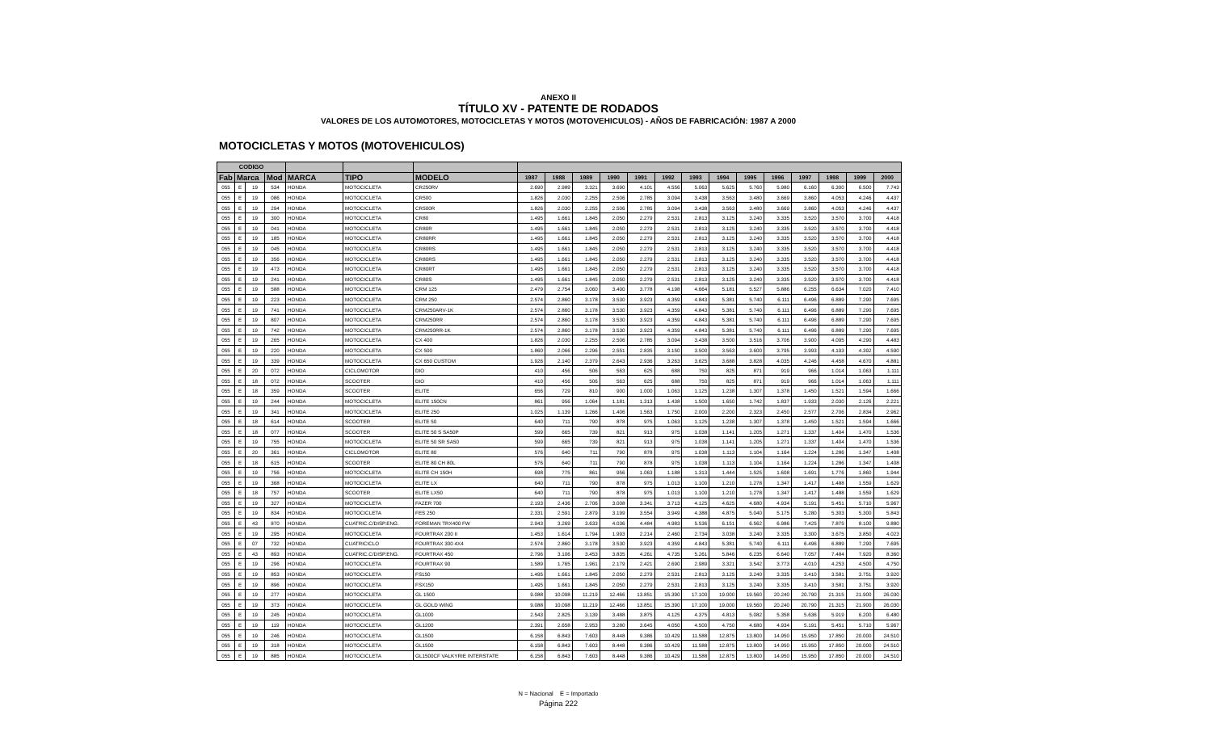ANEXO II
TÍTULO XV - PATENTE DE RODADOS
VALORES DE LOS AUTOMOTORES, MOTOCICLETAS Y MOTOS (MOTOVEHICULOS) - AÑOS DE FABRICACIÓN: 1987 A 2000
MOTOCICLETAS Y MOTOS (MOTOVEHICULOS)
| CODIGO | | | | | | | | | | | | | | | | | | | | |
| --- | --- | --- | --- | --- | --- | --- | --- | --- | --- | --- | --- | --- | --- | --- | --- | --- | --- | --- | --- | --- |
| Fab | Marca | | Mod | MARCA | TIPO | MODELO | 1987 | 1988 | 1989 | 1990 | 1991 | 1992 | 1993 | 1994 | 1995 | 1996 | 1997 | 1998 | 1999 | 2000 |
| 055 | E | 19 | 534 | HONDA | MOTOCICLETA | CR250RV | 2.690 | 2.989 | 3.321 | 3.690 | 4.101 | 4.556 | 5.063 | 5.625 | 5.760 | 5.980 | 6.160 | 6.300 | 6.500 | 7.743 |
| 055 | E | 19 | 086 | HONDA | MOTOCICLETA | CR500 | 1.826 | 2.030 | 2.255 | 2.506 | 2.785 | 3.094 | 3.438 | 3.563 | 3.480 | 3.669 | 3.860 | 4.053 | 4.246 | 4.437 |
| 055 | E | 19 | 294 | HONDA | MOTOCICLETA | CR500R | 1.826 | 2.030 | 2.255 | 2.506 | 2.785 | 3.094 | 3.438 | 3.563 | 3.480 | 3.669 | 3.860 | 4.053 | 4.246 | 4.437 |
| 055 | E | 19 | 300 | HONDA | MOTOCICLETA | CR80 | 1.495 | 1.661 | 1.845 | 2.050 | 2.279 | 2.531 | 2.813 | 3.125 | 3.240 | 3.335 | 3.520 | 3.570 | 3.700 | 4.418 |
| 055 | E | 19 | 041 | HONDA | MOTOCICLETA | CR80R | 1.495 | 1.661 | 1.845 | 2.050 | 2.279 | 2.531 | 2.813 | 3.125 | 3.240 | 3.335 | 3.520 | 3.570 | 3.700 | 4.418 |
| 055 | E | 19 | 185 | HONDA | MOTOCICLETA | CR80RR | 1.495 | 1.661 | 1.845 | 2.050 | 2.279 | 2.531 | 2.813 | 3.125 | 3.240 | 3.335 | 3.520 | 3.570 | 3.700 | 4.418 |
| 055 | E | 19 | 045 | HONDA | MOTOCICLETA | CR80RS | 1.495 | 1.661 | 1.845 | 2.050 | 2.279 | 2.531 | 2.813 | 3.125 | 3.240 | 3.335 | 3.520 | 3.570 | 3.700 | 4.418 |
| 055 | E | 19 | 356 | HONDA | MOTOCICLETA | CR80RS | 1.495 | 1.661 | 1.845 | 2.050 | 2.279 | 2.531 | 2.813 | 3.125 | 3.240 | 3.335 | 3.520 | 3.570 | 3.700 | 4.418 |
| 055 | E | 19 | 473 | HONDA | MOTOCICLETA | CR80RT | 1.495 | 1.661 | 1.845 | 2.050 | 2.279 | 2.531 | 2.813 | 3.125 | 3.240 | 3.335 | 3.520 | 3.570 | 3.700 | 4.418 |
| 055 | E | 19 | 241 | HONDA | MOTOCICLETA | CR80S | 1.495 | 1.661 | 1.845 | 2.050 | 2.279 | 2.531 | 2.813 | 3.125 | 3.240 | 3.335 | 3.520 | 3.570 | 3.700 | 4.418 |
| 055 | E | 19 | 588 | HONDA | MOTOCICLETA | CRM 125 | 2.479 | 2.754 | 3.060 | 3.400 | 3.778 | 4.198 | 4.664 | 5.181 | 5.527 | 5.886 | 6.255 | 6.634 | 7.020 | 7.410 |
| 055 | E | 19 | 223 | HONDA | MOTOCICLETA | CRM 250 | 2.574 | 2.860 | 3.178 | 3.530 | 3.923 | 4.359 | 4.843 | 5.381 | 5.740 | 6.111 | 6.496 | 6.889 | 7.290 | 7.695 |
| 055 | E | 19 | 741 | HONDA | MOTOCICLETA | CRM250ARV-1K | 2.574 | 2.860 | 3.178 | 3.530 | 3.923 | 4.359 | 4.843 | 5.381 | 5.740 | 6.111 | 6.496 | 6.889 | 7.290 | 7.695 |
| 055 | E | 19 | 807 | HONDA | MOTOCICLETA | CRM250RR | 2.574 | 2.860 | 3.178 | 3.530 | 3.923 | 4.359 | 4.843 | 5.381 | 5.740 | 6.111 | 6.496 | 6.889 | 7.290 | 7.695 |
| 055 | E | 19 | 742 | HONDA | MOTOCICLETA | CRM250RR-1K | 2.574 | 2.860 | 3.178 | 3.530 | 3.923 | 4.359 | 4.843 | 5.381 | 5.740 | 6.111 | 6.496 | 6.889 | 7.290 | 7.695 |
| 055 | E | 19 | 265 | HONDA | MOTOCICLETA | CX 400 | 1.826 | 2.030 | 2.255 | 2.506 | 2.785 | 3.094 | 3.438 | 3.500 | 3.516 | 3.706 | 3.900 | 4.095 | 4.290 | 4.483 |
| 055 | E | 19 | 220 | HONDA | MOTOCICLETA | CX 500 | 1.860 | 2.066 | 2.296 | 2.551 | 2.835 | 3.150 | 3.500 | 3.563 | 3.600 | 3.795 | 3.993 | 4.193 | 4.392 | 4.590 |
| 055 | E | 19 | 339 | HONDA | MOTOCICLETA | CX 650 CUSTOM | 1.926 | 2.140 | 2.379 | 2.643 | 2.936 | 3.263 | 3.625 | 3.688 | 3.828 | 4.035 | 4.246 | 4.458 | 4.670 | 4.881 |
| 055 | E | 20 | 072 | HONDA | CICLOMOTOR | DIO | 410 | 456 | 506 | 563 | 625 | 688 | 750 | 825 | 871 | 919 | 966 | 1.014 | 1.063 | 1.111 |
| 055 | E | 18 | 072 | HONDA | SCOOTER | DIO | 410 | 456 | 506 | 563 | 625 | 688 | 750 | 825 | 871 | 919 | 966 | 1.014 | 1.063 | 1.111 |
| 055 | E | 18 | 359 | HONDA | SCOOTER | ELITE | 656 | 729 | 810 | 900 | 1.000 | 1.063 | 1.125 | 1.238 | 1.307 | 1.378 | 1.450 | 1.521 | 1.594 | 1.666 |
| 055 | E | 19 | 244 | HONDA | MOTOCICLETA | ELITE 150CN | 861 | 956 | 1.064 | 1.181 | 1.313 | 1.438 | 1.500 | 1.650 | 1.742 | 1.837 | 1.933 | 2.030 | 2.126 | 2.221 |
| 055 | E | 19 | 341 | HONDA | MOTOCICLETA | ELITE 250 | 1.025 | 1.139 | 1.266 | 1.406 | 1.563 | 1.750 | 2.000 | 2.200 | 2.323 | 2.450 | 2.577 | 2.706 | 2.834 | 2.962 |
| 055 | E | 18 | 614 | HONDA | SCOOTER | ELITE 50 | 640 | 711 | 790 | 878 | 975 | 1.063 | 1.125 | 1.238 | 1.307 | 1.378 | 1.450 | 1.521 | 1.594 | 1.666 |
| 055 | E | 18 | 077 | HONDA | SCOOTER | ELITE 50 S SA50P | 599 | 665 | 739 | 821 | 913 | 975 | 1.038 | 1.141 | 1.205 | 1.271 | 1.337 | 1.404 | 1.470 | 1.536 |
| 055 | E | 19 | 755 | HONDA | MOTOCICLETA | ELITE 50 SR SA50 | 599 | 665 | 739 | 821 | 913 | 975 | 1.038 | 1.141 | 1.205 | 1.271 | 1.337 | 1.404 | 1.470 | 1.536 |
| 055 | E | 20 | 361 | HONDA | CICLOMOTOR | ELITE 80 | 576 | 640 | 711 | 790 | 878 | 975 | 1.038 | 1.113 | 1.104 | 1.164 | 1.224 | 1.286 | 1.347 | 1.408 |
| 055 | E | 18 | 615 | HONDA | SCOOTER | ELITE 80 CH 80L | 576 | 640 | 711 | 790 | 878 | 975 | 1.038 | 1.113 | 1.104 | 1.164 | 1.224 | 1.286 | 1.347 | 1.408 |
| 055 | E | 19 | 756 | HONDA | MOTOCICLETA | ELITE CH 150H | 698 | 775 | 861 | 956 | 1.063 | 1.188 | 1.313 | 1.444 | 1.525 | 1.608 | 1.691 | 1.776 | 1.860 | 1.944 |
| 055 | E | 19 | 368 | HONDA | MOTOCICLETA | ELITE LX | 640 | 711 | 790 | 878 | 975 | 1.013 | 1.100 | 1.210 | 1.278 | 1.347 | 1.417 | 1.488 | 1.559 | 1.629 |
| 055 | E | 18 | 757 | HONDA | SCOOTER | ELITE LX50 | 640 | 711 | 790 | 878 | 975 | 1.013 | 1.100 | 1.210 | 1.278 | 1.347 | 1.417 | 1.488 | 1.559 | 1.629 |
| 055 | E | 19 | 327 | HONDA | MOTOCICLETA | FAZER 700 | 2.193 | 2.436 | 2.706 | 3.008 | 3.341 | 3.713 | 4.125 | 4.625 | 4.680 | 4.934 | 5.191 | 5.451 | 5.710 | 5.967 |
| 055 | E | 19 | 834 | HONDA | MOTOCICLETA | FES 250 | 2.331 | 2.591 | 2.879 | 3.199 | 3.554 | 3.949 | 4.388 | 4.875 | 5.040 | 5.175 | 5.280 | 5.303 | 5.300 | 5.843 |
| 055 | E | 43 | 870 | HONDA | CUATRIC.C/DISP.ENG. | FOREMAN TRX400 FW | 2.943 | 3.269 | 3.633 | 4.036 | 4.484 | 4.983 | 5.536 | 6.151 | 6.562 | 6.986 | 7.425 | 7.875 | 8.100 | 9.880 |
| 055 | E | 19 | 295 | HONDA | MOTOCICLETA | FOURTRAX 200 II | 1.453 | 1.614 | 1.794 | 1.993 | 2.214 | 2.460 | 2.734 | 3.038 | 3.240 | 3.335 | 3.300 | 3.675 | 3.850 | 4.023 |
| 055 | E | 07 | 732 | HONDA | CUATRICICLO | FOURTRAX 300 4X4 | 2.574 | 2.860 | 3.178 | 3.530 | 3.923 | 4.359 | 4.843 | 5.381 | 5.740 | 6.111 | 6.496 | 6.889 | 7.290 | 7.695 |
| 055 | E | 43 | 893 | HONDA | CUATRIC.C/DISP.ENG. | FOURTRAX 450 | 2.796 | 3.106 | 3.453 | 3.835 | 4.261 | 4.735 | 5.261 | 5.846 | 6.235 | 6.640 | 7.057 | 7.484 | 7.920 | 8.360 |
| 055 | E | 19 | 296 | HONDA | MOTOCICLETA | FOURTRAX 90 | 1.589 | 1.765 | 1.961 | 2.179 | 2.421 | 2.690 | 2.989 | 3.321 | 3.542 | 3.773 | 4.010 | 4.253 | 4.500 | 4.750 |
| 055 | E | 19 | 853 | HONDA | MOTOCICLETA | FS150 | 1.495 | 1.661 | 1.845 | 2.050 | 2.279 | 2.531 | 2.813 | 3.125 | 3.240 | 3.335 | 3.410 | 3.581 | 3.751 | 3.920 |
| 055 | E | 19 | 896 | HONDA | MOTOCICLETA | FSX150 | 1.495 | 1.661 | 1.845 | 2.050 | 2.279 | 2.531 | 2.813 | 3.125 | 3.240 | 3.335 | 3.410 | 3.581 | 3.751 | 3.920 |
| 055 | E | 19 | 277 | HONDA | MOTOCICLETA | GL 1500 | 9.088 | 10.098 | 11.219 | 12.466 | 13.851 | 15.390 | 17.100 | 19.000 | 19.560 | 20.240 | 20.790 | 21.315 | 21.900 | 26.030 |
| 055 | E | 19 | 373 | HONDA | MOTOCICLETA | GL GOLD WING | 9.088 | 10.098 | 11.219 | 12.466 | 13.851 | 15.390 | 17.100 | 19.000 | 19.560 | 20.240 | 20.790 | 21.315 | 21.900 | 26.030 |
| 055 | E | 19 | 245 | HONDA | MOTOCICLETA | GL1000 | 2.543 | 2.825 | 3.139 | 3.488 | 3.875 | 4.125 | 4.375 | 4.813 | 5.082 | 5.358 | 5.636 | 5.919 | 6.200 | 6.480 |
| 055 | E | 19 | 119 | HONDA | MOTOCICLETA | GL1200 | 2.391 | 2.658 | 2.953 | 3.280 | 3.645 | 4.050 | 4.500 | 4.750 | 4.680 | 4.934 | 5.191 | 5.451 | 5.710 | 5.967 |
| 055 | E | 19 | 246 | HONDA | MOTOCICLETA | GL1500 | 6.158 | 6.843 | 7.603 | 8.448 | 9.386 | 10.429 | 11.588 | 12.875 | 13.800 | 14.950 | 15.950 | 17.850 | 20.000 | 24.510 |
| 055 | E | 19 | 318 | HONDA | MOTOCICLETA | GL1500 | 6.158 | 6.843 | 7.603 | 8.448 | 9.386 | 10.429 | 11.588 | 12.875 | 13.800 | 14.950 | 15.950 | 17.850 | 20.000 | 24.510 |
| 055 | E | 19 | 885 | HONDA | MOTOCICLETA | GL1500CF VALKYRIE INTERSTATE | 6.158 | 6.843 | 7.603 | 8.448 | 9.386 | 10.429 | 11.588 | 12.875 | 13.800 | 14.950 | 15.950 | 17.850 | 20.000 | 24.510 |
N = Nacional E = Importado
Página 222